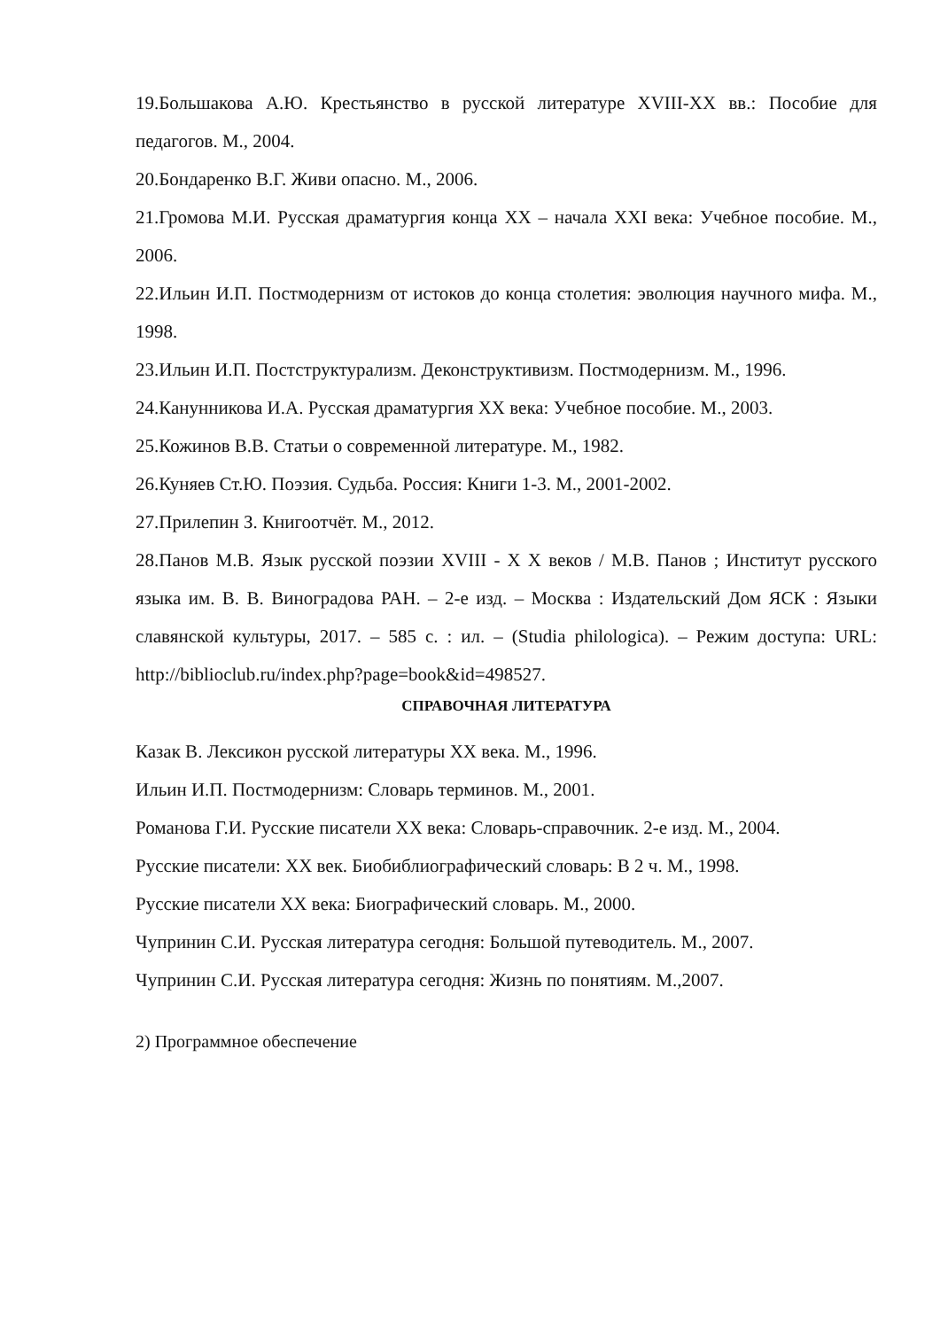19.Большакова А.Ю. Крестьянство в русской литературе XVIII-XX вв.: Пособие для педагогов. М., 2004.
20.Бондаренко В.Г. Живи опасно. М., 2006.
21.Громова М.И. Русская драматургия конца XX – начала XXI века: Учебное пособие. М., 2006.
22.Ильин И.П. Постмодернизм от истоков до конца столетия: эволюция научного мифа. М., 1998.
23.Ильин И.П. Постструктурализм. Деконструктивизм. Постмодернизм. М., 1996.
24.Канунникова И.А. Русская драматургия XX века: Учебное пособие. М., 2003.
25.Кожинов В.В. Статьи о современной литературе. М., 1982.
26.Куняев Ст.Ю. Поэзия. Судьба. Россия: Книги 1-3. М., 2001-2002.
27.Прилепин З. Книгоотчёт. М., 2012.
28.Панов М.В. Язык русской поэзии XVIII - X X веков / М.В. Панов ; Институт русского языка им. В. В. Виноградова РАН. – 2-е изд. – Москва : Издательский Дом ЯСК : Языки славянской культуры, 2017. – 585 с. : ил. – (Studia philologica). – Режим доступа: URL: http://biblioclub.ru/index.php?page=book&id=498527.
СПРАВОЧНАЯ ЛИТЕРАТУРА
Казак В. Лексикон русской литературы XX века. М., 1996.
Ильин И.П. Постмодернизм: Словарь терминов. М., 2001.
Романова Г.И. Русские писатели XX века: Словарь-справочник. 2-е изд. М., 2004.
Русские писатели: XX век. Биобиблиографический словарь: В 2 ч. М., 1998.
Русские писатели XX века: Биографический словарь. М., 2000.
Чупринин С.И. Русская литература сегодня: Большой путеводитель. М., 2007.
Чупринин С.И. Русская литература сегодня: Жизнь по понятиям. М.,2007.
2) Программное обеспечение